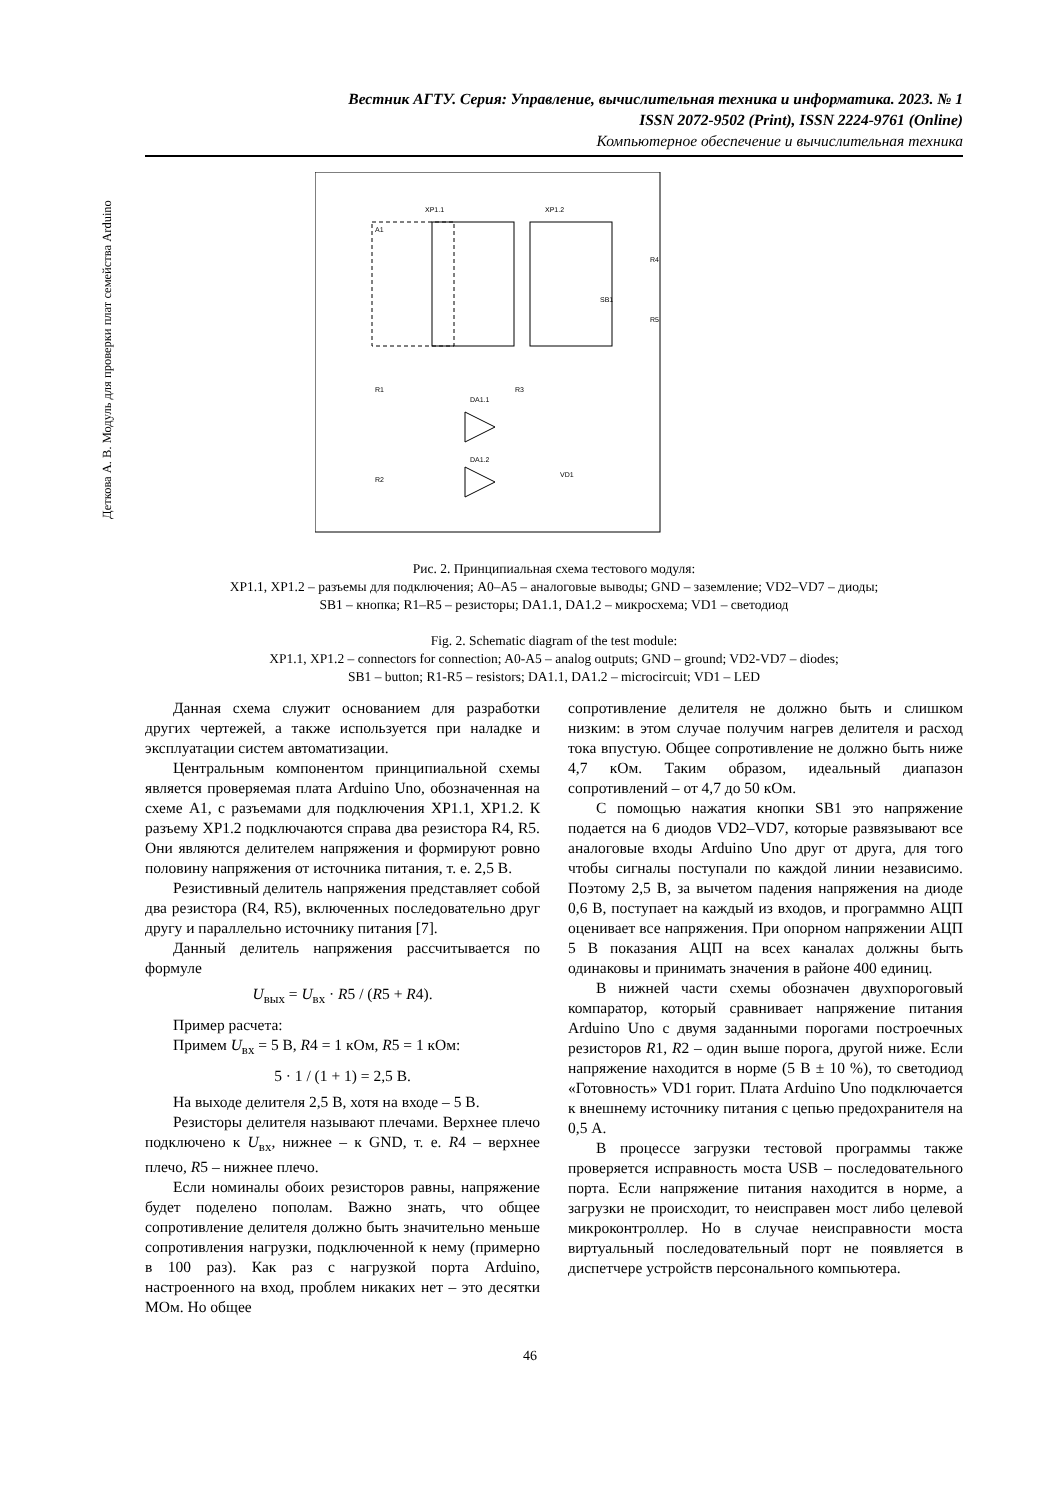Вестник АГТУ. Серия: Управление, вычислительная техника и информатика. 2023. № 1
ISSN 2072-9502 (Print), ISSN 2224-9761 (Online)
Компьютерное обеспечение и вычислительная техника
Деткова А. В. Модуль для проверки плат семейства Arduino
A1
XP1.1
XP1.2
VD1
R1
R2
R3
R4
R5
SB1
DA1.1
DA1.2
Рис. 2. Принципиальная схема тестового модуля:
XP1.1, XP1.2 – разъемы для подключения; A0–A5 – аналоговые выводы; GND – заземление; VD2–VD7 – диоды;
SB1 – кнопка; R1–R5 – резисторы; DA1.1, DA1.2 – микросхема; VD1 – светодиод
Fig. 2. Schematic diagram of the test module:
XP1.1, XP1.2 – connectors for connection; A0-A5 – analog outputs; GND – ground; VD2-VD7 – diodes;
SB1 – button; R1-R5 – resistors; DA1.1, DA1.2 – microcircuit; VD1 – LED
Данная схема служит основанием для разработки других чертежей, а также используется при наладке и эксплуатации систем автоматизации.
Центральным компонентом принципиальной схемы является проверяемая плата Arduino Uno, обозначенная на схеме A1, с разъемами для подключения XP1.1, XP1.2. К разъему XP1.2 подключаются справа два резистора R4, R5. Они являются делителем напряжения и формируют ровно половину напряжения от источника питания, т. е. 2,5 В.
Резистивный делитель напряжения представляет собой два резистора (R4, R5), включенных последовательно друг другу и параллельно источнику питания [7].
Данный делитель напряжения рассчитывается по формуле
U<sub>вых</sub> = U<sub>вх</sub> · R5 / (R5 + R4).
Пример расчета:
Примем U<sub>вх</sub> = 5 В, R4 = 1 кОм, R5 = 1 кОм:
5 · 1 / (1 + 1) = 2,5 В.
На выходе делителя 2,5 В, хотя на входе – 5 В.
Резисторы делителя называют плечами. Верхнее плечо подключено к U<sub>вх</sub>, нижнее – к GND, т. е. R4 – верхнее плечо, R5 – нижнее плечо.
Если номиналы обоих резисторов равны, напряжение будет поделено пополам. Важно знать, что общее сопротивление делителя должно быть значительно меньше сопротивления нагрузки, подключенной к нему (примерно в 100 раз). Как раз с нагрузкой порта Arduino, настроенного на вход, проблем никаких нет – это десятки МОм. Но общее
сопротивление делителя не должно быть и слишком низким: в этом случае получим нагрев делителя и расход тока впустую. Общее сопротивление не должно быть ниже 4,7 кОм. Таким образом, идеальный диапазон сопротивлений – от 4,7 до 50 кОм.
С помощью нажатия кнопки SB1 это напряжение подается на 6 диодов VD2–VD7, которые развязывают все аналоговые входы Arduino Uno друг от друга, для того чтобы сигналы поступали по каждой линии независимо. Поэтому 2,5 В, за вычетом падения напряжения на диоде 0,6 В, поступает на каждый из входов, и программно АЦП оценивает все напряжения. При опорном напряжении АЦП 5 В показания АЦП на всех каналах должны быть одинаковы и принимать значения в районе 400 единиц.
В нижней части схемы обозначен двухпороговый компаратор, который сравнивает напряжение питания Arduino Uno с двумя заданными порогами построечных резисторов R1, R2 – один выше порога, другой ниже. Если напряжение находится в норме (5 В ± 10 %), то светодиод «Готовность» VD1 горит. Плата Arduino Uno подключается к внешнему источнику питания с цепью предохранителя на 0,5 А.
В процессе загрузки тестовой программы также проверяется исправность моста USB – последовательного порта. Если напряжение питания находится в норме, а загрузки не происходит, то неисправен мост либо целевой микроконтроллер. Но в случае неисправности моста виртуальный последовательный порт не появляется в диспетчере устройств персонального компьютера.
46